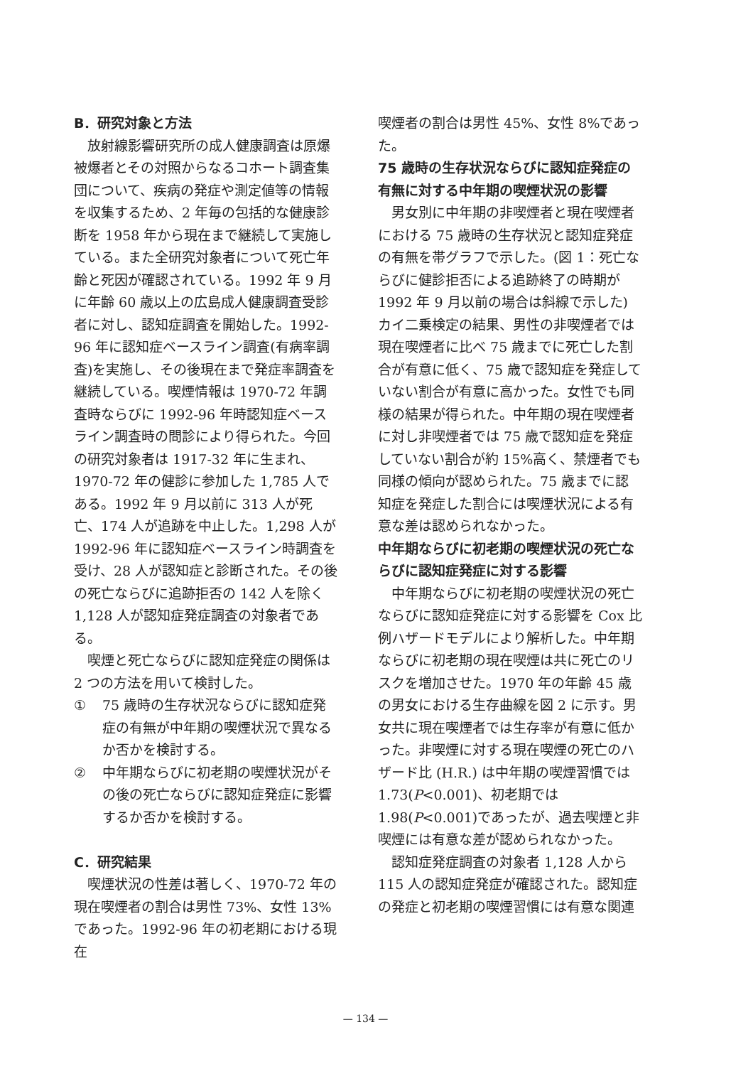B．研究対象と方法
放射線影響研究所の成人健康調査は原爆被爆者とその対照からなるコホート調査集団について、疾病の発症や測定値等の情報を収集するため、2 年毎の包括的な健康診断を 1958 年から現在まで継続して実施している。また全研究対象者について死亡年齢と死因が確認されている。1992 年 9 月に年齢 60 歳以上の広島成人健康調査受診者に対し、認知症調査を開始した。1992-96 年に認知症ベースライン調査(有病率調査)を実施し、その後現在まで発症率調査を継続している。喫煙情報は 1970-72 年調査時ならびに 1992-96 年時認知症ベースライン調査時の問診により得られた。今回の研究対象者は 1917-32 年に生まれ、1970-72 年の健診に参加した 1,785 人である。1992 年 9 月以前に 313 人が死亡、174 人が追跡を中止した。1,298 人が 1992-96 年に認知症ベースライン時調査を受け、28 人が認知症と診断された。その後の死亡ならびに追跡拒否の 142 人を除く 1,128 人が認知症発症調査の対象者である。
喫煙と死亡ならびに認知症発症の関係は 2 つの方法を用いて検討した。
① 75 歳時の生存状況ならびに認知症発症の有無が中年期の喫煙状況で異なるか否かを検討する。
② 中年期ならびに初老期の喫煙状況がその後の死亡ならびに認知症発症に影響するか否かを検討する。
C．研究結果
喫煙状況の性差は著しく、1970-72 年の現在喫煙者の割合は男性 73%、女性 13%であった。1992-96 年の初老期における現在
喫煙者の割合は男性 45%、女性 8%であった。
75 歳時の生存状況ならびに認知症発症の有無に対する中年期の喫煙状況の影響
男女別に中年期の非喫煙者と現在喫煙者における 75 歳時の生存状況と認知症発症の有無を帯グラフで示した。(図 1：死亡ならびに健診拒否による追跡終了の時期が 1992 年 9 月以前の場合は斜線で示した) カイ二乗検定の結果、男性の非喫煙者では現在喫煙者に比べ 75 歳までに死亡した割合が有意に低く、75 歳で認知症を発症していない割合が有意に高かった。女性でも同様の結果が得られた。中年期の現在喫煙者に対し非喫煙者では 75 歳で認知症を発症していない割合が約 15%高く、禁煙者でも同様の傾向が認められた。75 歳までに認知症を発症した割合には喫煙状況による有意な差は認められなかった。
中年期ならびに初老期の喫煙状況の死亡ならびに認知症発症に対する影響
中年期ならびに初老期の喫煙状況の死亡ならびに認知症発症に対する影響を Cox 比例ハザードモデルにより解析した。中年期ならびに初老期の現在喫煙は共に死亡のリスクを増加させた。1970 年の年齢 45 歳の男女における生存曲線を図 2 に示す。男女共に現在喫煙者では生存率が有意に低かった。非喫煙に対する現在喫煙の死亡のハザード比 (H.R.) は中年期の喫煙習慣では 1.73(P<0.001)、初老期では 1.98(P<0.001)であったが、過去喫煙と非喫煙には有意な差が認められなかった。
認知症発症調査の対象者 1,128 人から 115 人の認知症発症が確認された。認知症の発症と初老期の喫煙習慣には有意な関連
— 134 —